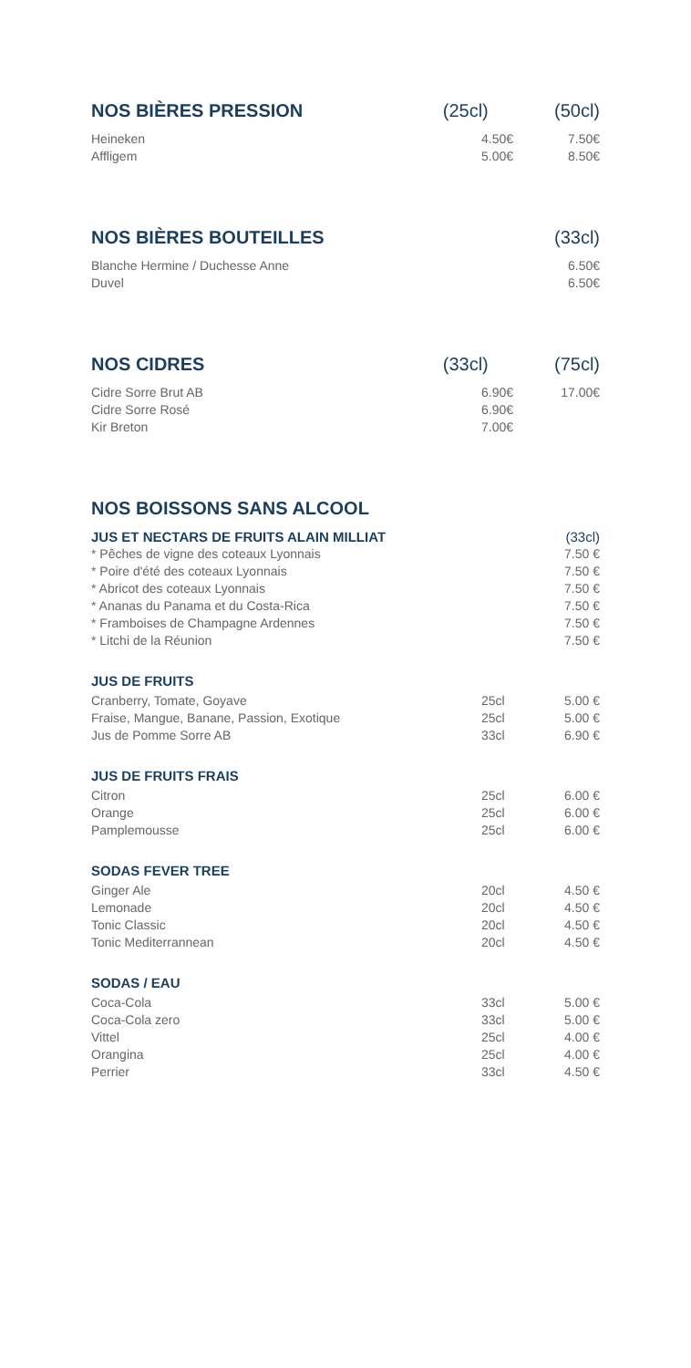NOS BIÈRES PRESSION (25cl) (50cl)
| Heineken | 4.50€ | 7.50€ |
| Affligem | 5.00€ | 8.50€ |
NOS BIÈRES BOUTEILLES (33cl)
| Blanche Hermine / Duchesse Anne | 6.50€ |
| Duvel | 6.50€ |
NOS CIDRES (33cl) (75cl)
| Cidre Sorre Brut AB | 6.90€ | 17.00€ |
| Cidre Sorre Rosé | 6.90€ | |
| Kir Breton | 7.00€ | |
NOS BOISSONS SANS ALCOOL
| JUS ET NECTARS DE FRUITS ALAIN MILLIAT | (33cl) |
| * Pêches de vigne des coteaux Lyonnais | 7.50 € |
| * Poire d'été des coteaux Lyonnais | 7.50 € |
| * Abricot des coteaux Lyonnais | 7.50 € |
| * Ananas du Panama et du Costa-Rica | 7.50 € |
| * Framboises de Champagne Ardennes | 7.50 € |
| * Litchi de la Réunion | 7.50 € |
JUS DE FRUITS
| Cranberry, Tomate, Goyave | 25cl | 5.00 € |
| Fraise, Mangue, Banane, Passion, Exotique | 25cl | 5.00 € |
| Jus de Pomme Sorre AB | 33cl | 6.90 € |
JUS DE FRUITS FRAIS
| Citron | 25cl | 6.00 € |
| Orange | 25cl | 6.00 € |
| Pamplemousse | 25cl | 6.00 € |
SODAS FEVER TREE
| Ginger Ale | 20cl | 4.50 € |
| Lemonade | 20cl | 4.50 € |
| Tonic Classic | 20cl | 4.50 € |
| Tonic Mediterrannean | 20cl | 4.50 € |
SODAS / EAU
| Coca-Cola | 33cl | 5.00 € |
| Coca-Cola zero | 33cl | 5.00 € |
| Vittel | 25cl | 4.00 € |
| Orangina | 25cl | 4.00 € |
| Perrier | 33cl | 4.50 € |